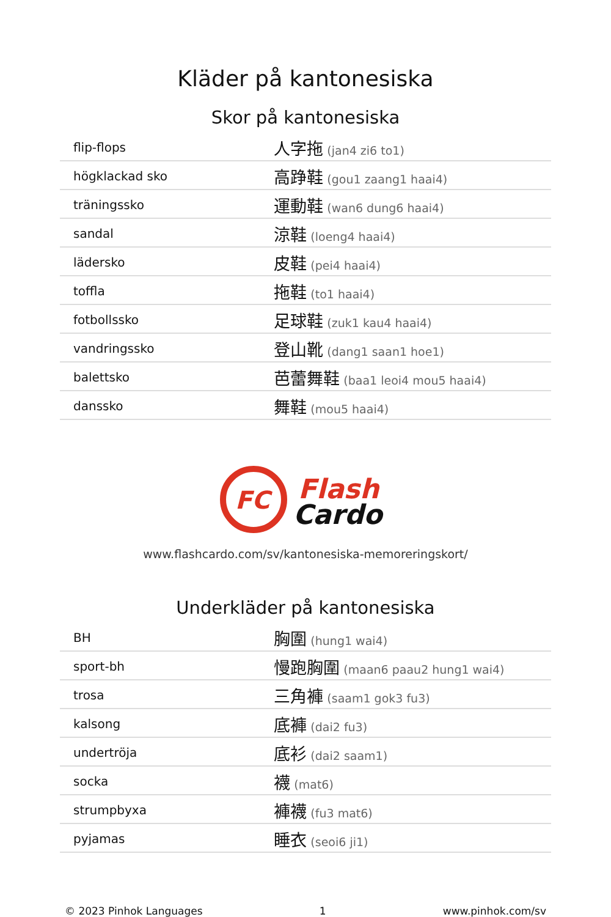Kläder på kantonesiska
Skor på kantonesiska
| flip-flops | 人字拖 (jan4 zi6 to1) |
| högklackad sko | 高踭鞋 (gou1 zaang1 haai4) |
| träningssko | 運動鞋 (wan6 dung6 haai4) |
| sandal | 涼鞋 (loeng4 haai4) |
| lädersko | 皮鞋 (pei4 haai4) |
| toffla | 拖鞋 (to1 haai4) |
| fotbollssko | 足球鞋 (zuk1 kau4 haai4) |
| vandringssko | 登山靴 (dang1 saan1 hoe1) |
| balettsko | 芭蕾舞鞋 (baa1 leoi4 mou5 haai4) |
| danssko | 舞鞋 (mou5 haai4) |
FC
Flash
Cardo
www.flashcardo.com/sv/kantonesiska-memoreringskort/
Underkläder på kantonesiska
| BH | 胸圍 (hung1 wai4) |
| sport-bh | 慢跑胸圍 (maan6 paau2 hung1 wai4) |
| trosa | 三角褲 (saam1 gok3 fu3) |
| kalsong | 底褲 (dai2 fu3) |
| undertröja | 底衫 (dai2 saam1) |
| socka | 襪 (mat6) |
| strumpbyxa | 褲襪 (fu3 mat6) |
| pyjamas | 睡衣 (seoi6 ji1) |
© 2023 Pinhok Languages 1 www.pinhok.com/sv